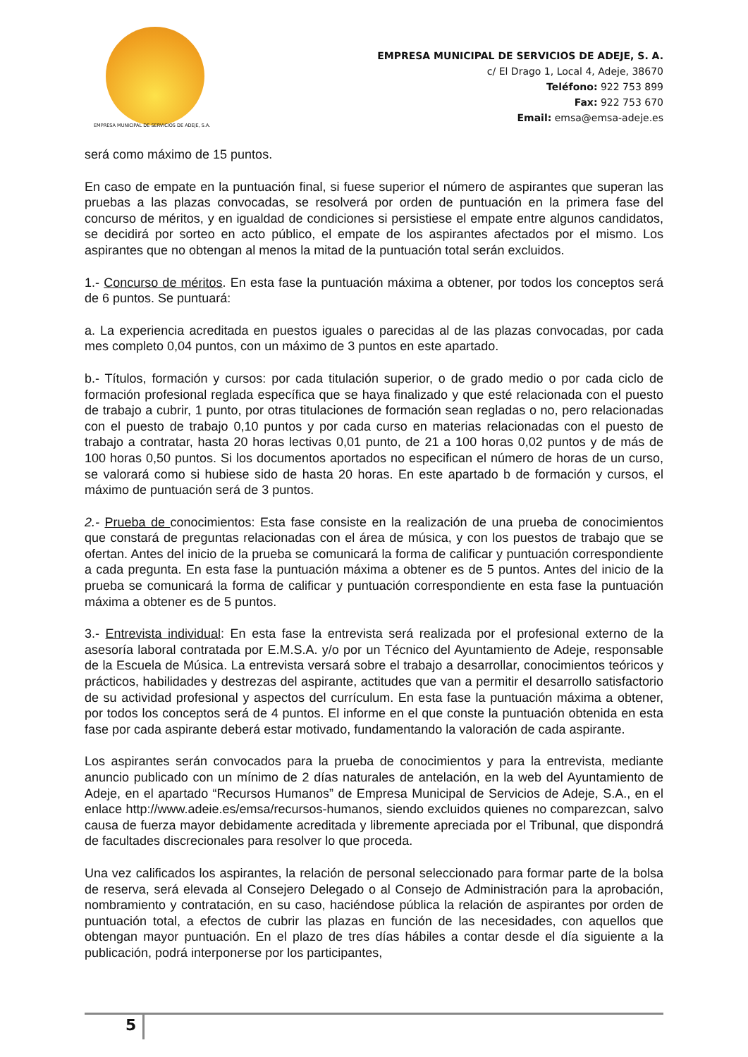EMPRESA MUNICIPAL DE SERVICIOS DE ADEJE, S.A.
EMPRESA MUNICIPAL DE SERVICIOS DE ADEJE, S. A.
c/ El Drago 1, Local 4, Adeje, 38670
Teléfono: 922 753 899
Fax: 922 753 670
Email: emsa@emsa-adeje.es
será como máximo de 15 puntos.
En caso de empate en la puntuación final, si fuese superior el número de aspirantes que superan las pruebas a las plazas convocadas, se resolverá por orden de puntuación en la primera fase del concurso de méritos, y en igualdad de condiciones si persistiese el empate entre algunos candidatos, se decidirá por sorteo en acto público, el empate de los aspirantes afectados por el mismo. Los aspirantes que no obtengan al menos la mitad de la puntuación total serán excluidos.
1.- Concurso de méritos. En esta fase la puntuación máxima a obtener, por todos los conceptos será de 6 puntos. Se puntuará:
a. La experiencia acreditada en puestos iguales o parecidas al de las plazas convocadas, por cada mes completo 0,04 puntos, con un máximo de 3 puntos en este apartado.
b.- Títulos, formación y cursos: por cada titulación superior, o de grado medio o por cada ciclo de formación profesional reglada específica que se haya finalizado y que esté relacionada con el puesto de trabajo a cubrir, 1 punto, por otras titulaciones de formación sean regladas o no, pero relacionadas con el puesto de trabajo 0,10 puntos y por cada curso en materias relacionadas con el puesto de trabajo a contratar, hasta 20 horas lectivas 0,01 punto, de 21 a 100 horas 0,02 puntos y de más de 100 horas 0,50 puntos. Si los documentos aportados no especifican el número de horas de un curso, se valorará como si hubiese sido de hasta 20 horas. En este apartado b de formación y cursos, el máximo de puntuación será de 3 puntos.
2.- Prueba de conocimientos: Esta fase consiste en la realización de una prueba de conocimientos que constará de preguntas relacionadas con el área de música, y con los puestos de trabajo que se ofertan. Antes del inicio de la prueba se comunicará la forma de calificar y puntuación correspondiente a cada pregunta. En esta fase la puntuación máxima a obtener es de 5 puntos. Antes del inicio de la prueba se comunicará la forma de calificar y puntuación correspondiente en esta fase la puntuación máxima a obtener es de 5 puntos.
3.- Entrevista individual: En esta fase la entrevista será realizada por el profesional externo de la asesoría laboral contratada por E.M.S.A. y/o por un Técnico del Ayuntamiento de Adeje, responsable de la Escuela de Música. La entrevista versará sobre el trabajo a desarrollar, conocimientos teóricos y prácticos, habilidades y destrezas del aspirante, actitudes que van a permitir el desarrollo satisfactorio de su actividad profesional y aspectos del currículum. En esta fase la puntuación máxima a obtener, por todos los conceptos será de 4 puntos. El informe en el que conste la puntuación obtenida en esta fase por cada aspirante deberá estar motivado, fundamentando la valoración de cada aspirante.
Los aspirantes serán convocados para la prueba de conocimientos y para la entrevista, mediante anuncio publicado con un mínimo de 2 días naturales de antelación, en la web del Ayuntamiento de Adeje, en el apartado “Recursos Humanos” de Empresa Municipal de Servicios de Adeje, S.A., en el enlace http://www.adeie.es/emsa/recursos-humanos, siendo excluidos quienes no comparezcan, salvo causa de fuerza mayor debidamente acreditada y libremente apreciada por el Tribunal, que dispondrá de facultades discrecionales para resolver lo que proceda.
Una vez calificados los aspirantes, la relación de personal seleccionado para formar parte de la bolsa de reserva, será elevada al Consejero Delegado o al Consejo de Administración para la aprobación, nombramiento y contratación, en su caso, haciéndose pública la relación de aspirantes por orden de puntuación total, a efectos de cubrir las plazas en función de las necesidades, con aquellos que obtengan mayor puntuación. En el plazo de tres días hábiles a contar desde el día siguiente a la publicación, podrá interponerse por los participantes,
5